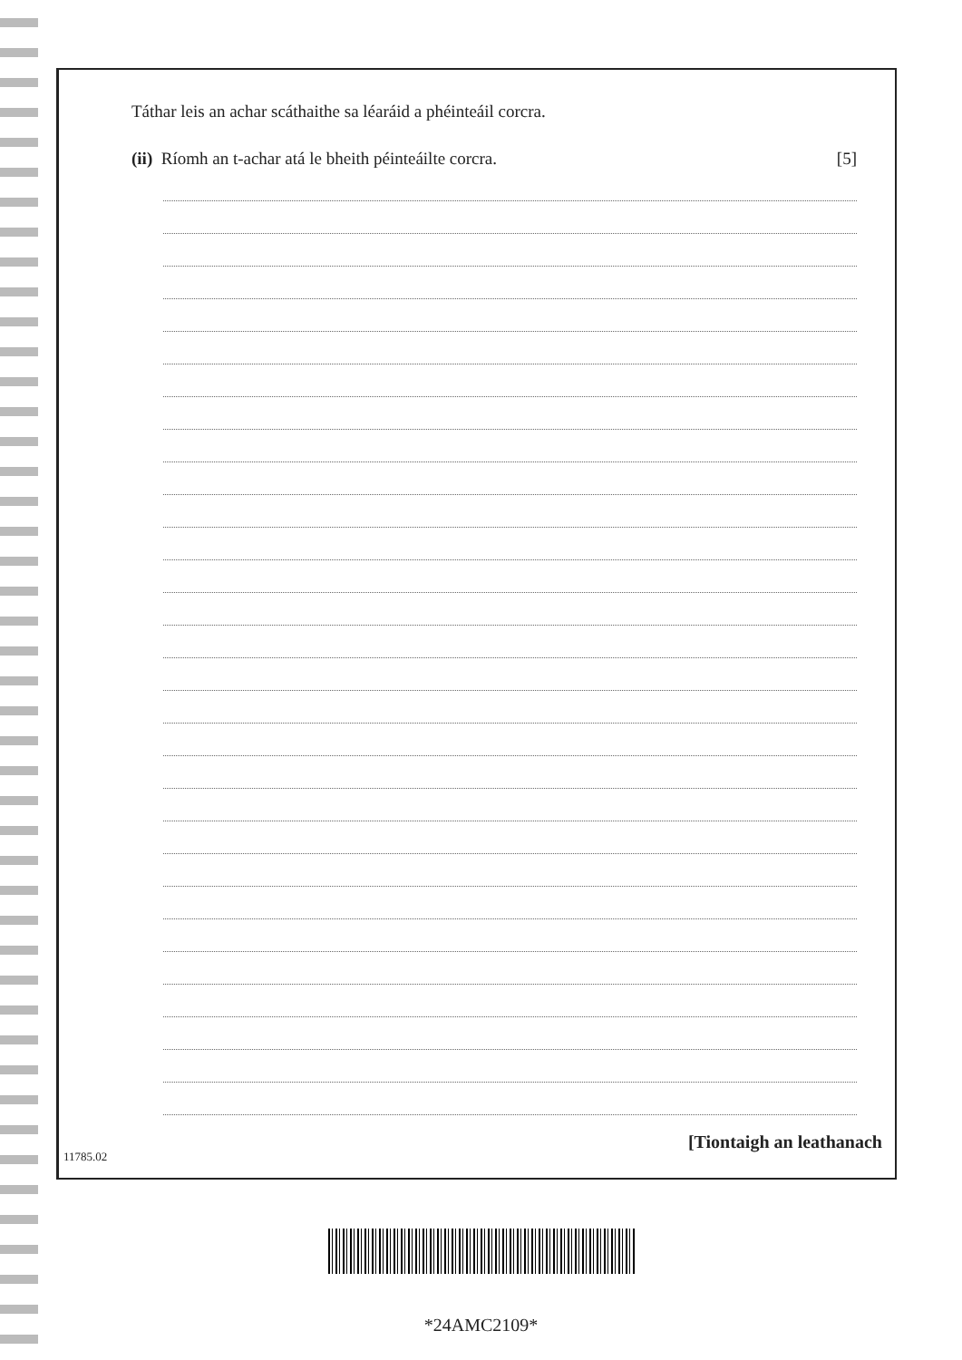Táthar leis an achar scáthaithe sa léaráid a phéinteáil corcra.
(ii) Ríomh an t-achar atá le bheith péinteáilte corcra.
[5]
[Tiontaigh an leathanach
11785.02
*24AMC2109*